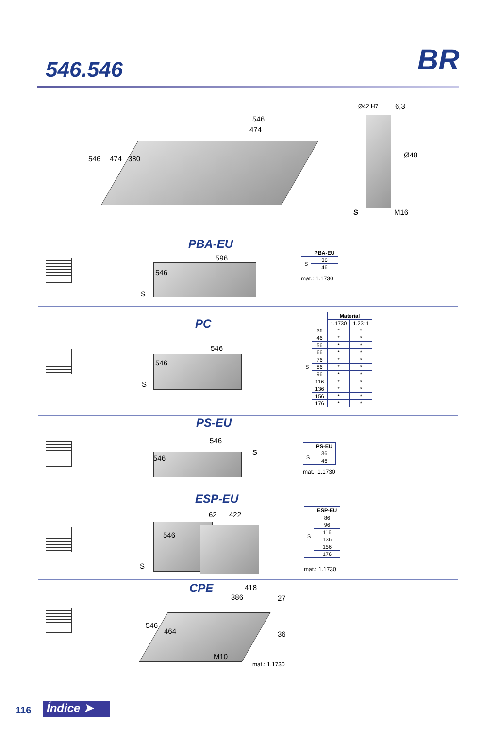546.546 BR
546
474
546 474 380
Ø42 H7 6,3
Ø48
S M16
PBA-EU
596
546
S
| | PBA-EU |
| --- | --- |
| S | 36 |
| | 46 |
mat.: 1.1730
PC
546
546
S
| | | Material | |
| --- | --- | --- | --- |
| | | 1.1730 | 1.2311 |
| S | 36 | * | * |
| | 46 | * | * |
| | 56 | * | * |
| | 66 | * | * |
| | 76 | * | * |
| | 86 | * | * |
| | 96 | * | * |
| | 116 | * | * |
| | 136 | * | * |
| | 156 | * | * |
| | 176 | * | * |
PS-EU
546
546
S
| | PS-EU |
| --- | --- |
| S | 36 |
| | 46 |
mat.: 1.1730
ESP-EU
62 422
546
S
| | ESP-EU |
| --- | --- |
| S | 86 |
| | 96 |
| | 116 |
| | 136 |
| | 156 |
| | 176 |
mat.: 1.1730
CPE 418
386 27
36
546
464
M10
mat.: 1.1730
116 Índice ➤